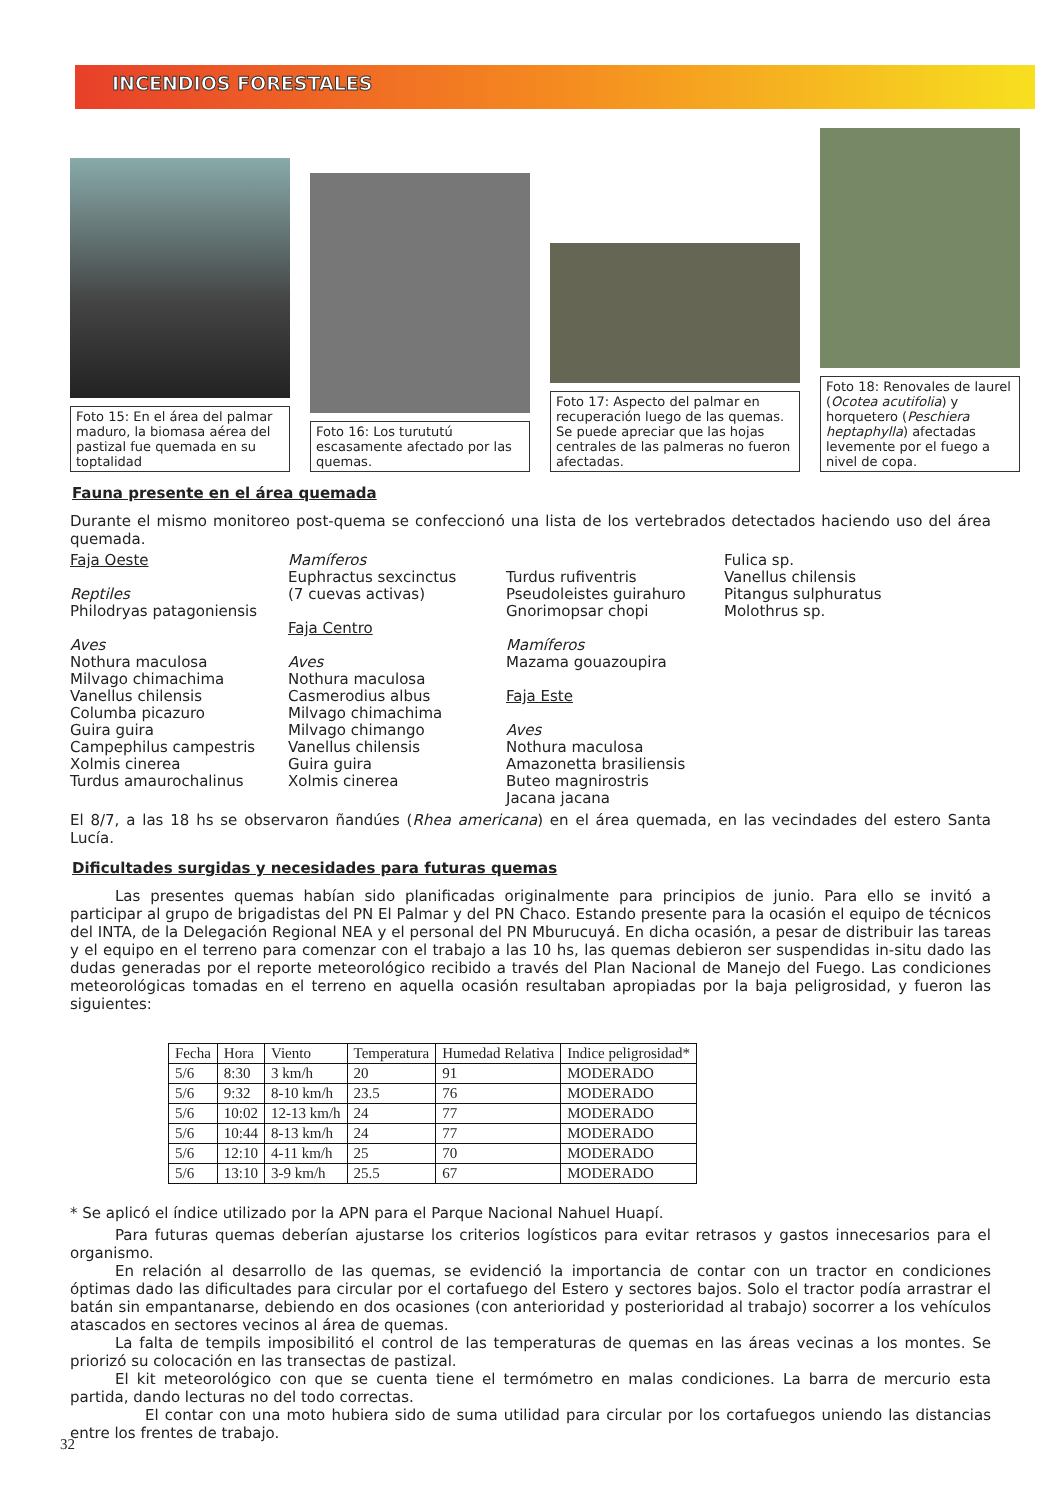INCENDIOS FORESTALES
Foto 15: En el área del palmar maduro, la biomasa aérea del pastizal fue quemada en su toptalidad
Foto 16: Los turututú escasamente afectado por las quemas.
Foto 17: Aspecto del palmar en recuperación luego de las quemas. Se puede apreciar que las hojas centrales de las palmeras no fueron afectadas.
Foto 18: Renovales de laurel (Ocotea acutifolia) y horquetero (Peschiera heptaphylla) afectadas levemente por el fuego a nivel de copa.
Fauna presente en el área quemada
Durante el mismo monitoreo post-quema se confeccionó una lista de los vertebrados detectados haciendo uso del área quemada.
Faja Oeste
Reptiles
Philodryas patagoniensis
Aves
Nothura maculosa
Milvago chimachima
Vanellus chilensis
Columba picazuro
Guira guira
Campephilus campestris
Xolmis cinerea
Turdus amaurochalinus
Mamíferos
Euphractus sexcinctus
(7 cuevas activas)
Faja Centro
Aves
Nothura maculosa
Casmerodius albus
Milvago chimachima
Milvago chimango
Vanellus chilensis
Guira guira
Xolmis cinerea
Turdus rufiventris
Pseudoleistes guirahuro
Gnorimopsar chopi
Mamíferos
Mazama gouazoupira
Faja Este
Aves
Nothura maculosa
Amazonetta brasiliensis
Buteo magnirostris
Jacana jacana
Fulica sp.
Vanellus chilensis
Pitangus sulphuratus
Molothrus sp.
El 8/7, a las 18 hs se observaron ñandúes (Rhea americana) en el área quemada, en las vecindades del estero Santa Lucía.
Dificultades surgidas y necesidades para futuras quemas
   Las presentes quemas habían sido planificadas originalmente para principios de junio. Para ello se invitó a participar al grupo de brigadistas del PN El Palmar y del PN Chaco. Estando presente para la ocasión el equipo de técnicos del INTA, de la Delegación Regional NEA y el personal del PN Mburucuyá. En dicha ocasión, a pesar de distribuir las tareas y el equipo en el terreno para comenzar con el trabajo a las 10 hs, las quemas debieron ser suspendidas in-situ dado las dudas generadas por el reporte meteorológico recibido a través del Plan Nacional de Manejo del Fuego. Las condiciones meteorológicas tomadas en el terreno en aquella ocasión resultaban apropiadas por la baja peligrosidad, y fueron las siguientes:
| Fecha | Hora | Viento | Temperatura | Humedad Relativa | Indice peligrosidad* |
| --- | --- | --- | --- | --- | --- |
| 5/6 | 8:30 | 3 km/h | 20 | 91 | MODERADO |
| 5/6 | 9:32 | 8-10 km/h | 23.5 | 76 | MODERADO |
| 5/6 | 10:02 | 12-13 km/h | 24 | 77 | MODERADO |
| 5/6 | 10:44 | 8-13 km/h | 24 | 77 | MODERADO |
| 5/6 | 12:10 | 4-11 km/h | 25 | 70 | MODERADO |
| 5/6 | 13:10 | 3-9 km/h | 25.5 | 67 | MODERADO |
* Se aplicó el índice utilizado por la APN para el Parque Nacional Nahuel Huapí.
   Para futuras quemas deberían ajustarse los criterios logísticos para evitar retrasos y gastos innecesarios para el organismo.
   En relación al desarrollo de las quemas, se evidenció la importancia de contar con un tractor en condiciones óptimas dado las dificultades para circular por el cortafuego del Estero y sectores bajos. Solo el tractor podía arrastrar el batán sin empantanarse, debiendo en dos ocasiones (con anterioridad y posterioridad al trabajo) socorrer a los vehículos atascados en sectores vecinos al área de quemas.
   La falta de tempils imposibilitó el control de las temperaturas de quemas en las áreas vecinas a los montes. Se priorizó su colocación en las transectas de pastizal.
   El kit meteorológico con que se cuenta tiene el termómetro en malas condiciones. La barra de mercurio esta partida, dando lecturas no del todo correctas.
     El contar con una moto hubiera sido de suma utilidad para circular por los cortafuegos uniendo las distancias entre los frentes de trabajo.
32